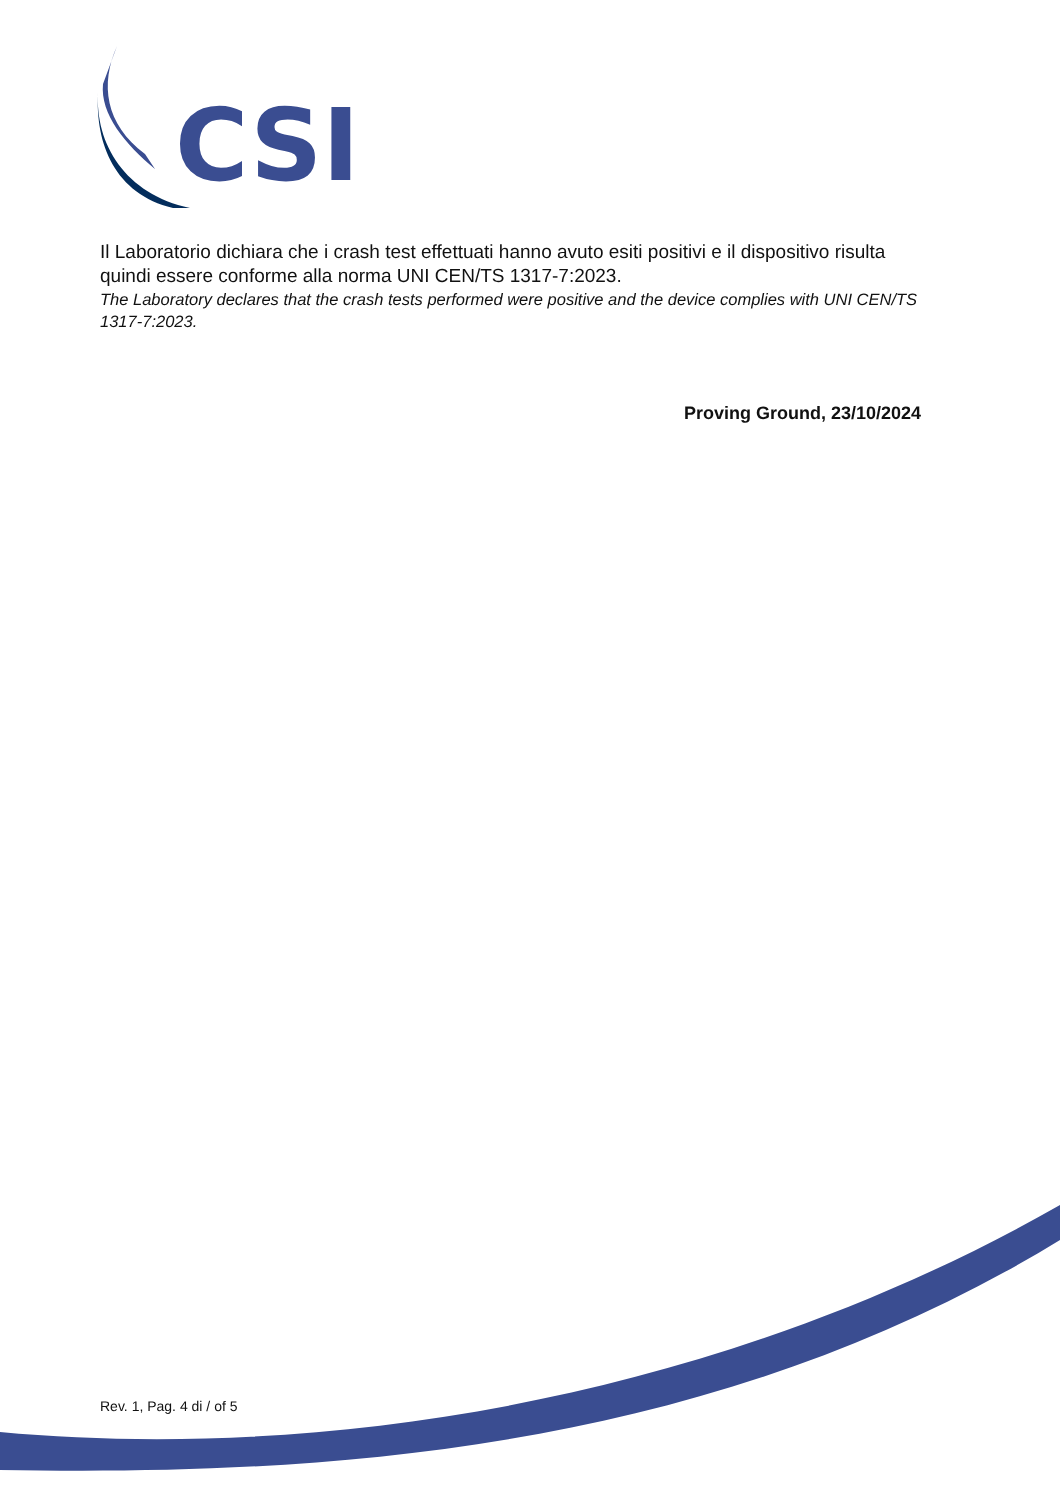CSI
Il Laboratorio dichiara che i crash test effettuati hanno avuto esiti positivi e il dispositivo risulta quindi essere conforme alla norma UNI CEN/TS 1317-7:2023.
The Laboratory declares that the crash tests performed were positive and the device complies with UNI CEN/TS 1317-7:2023.
Proving Ground, 23/10/2024
Rev. 1, Pag. 4 di / of 5